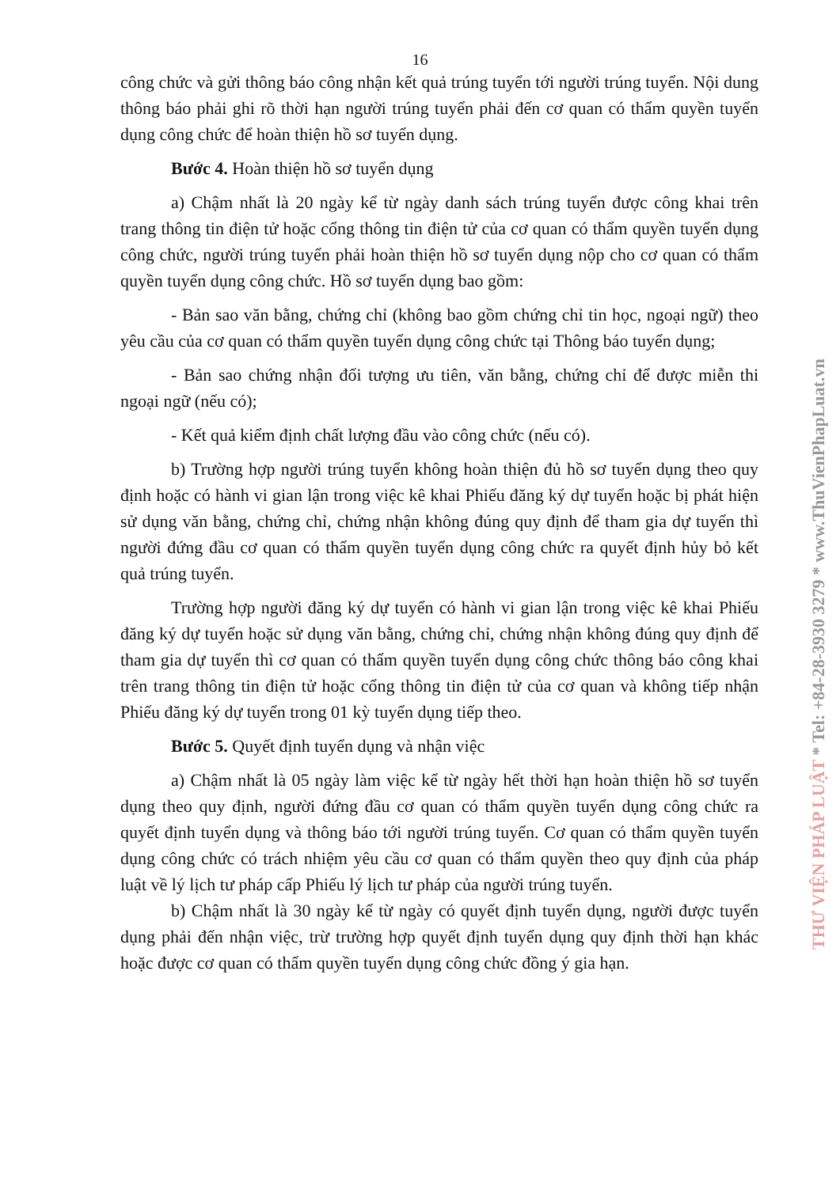16
công chức và gửi thông báo công nhận kết quả trúng tuyển tới người trúng tuyển. Nội dung thông báo phải ghi rõ thời hạn người trúng tuyển phải đến cơ quan có thẩm quyền tuyển dụng công chức để hoàn thiện hồ sơ tuyển dụng.
Bước 4. Hoàn thiện hồ sơ tuyển dụng
a) Chậm nhất là 20 ngày kể từ ngày danh sách trúng tuyển được công khai trên trang thông tin điện tử hoặc cổng thông tin điện tử của cơ quan có thẩm quyền tuyển dụng công chức, người trúng tuyển phải hoàn thiện hồ sơ tuyển dụng nộp cho cơ quan có thẩm quyền tuyển dụng công chức. Hồ sơ tuyển dụng bao gồm:
- Bản sao văn bằng, chứng chỉ (không bao gồm chứng chỉ tin học, ngoại ngữ) theo yêu cầu của cơ quan có thẩm quyền tuyển dụng công chức tại Thông báo tuyển dụng;
- Bản sao chứng nhận đối tượng ưu tiên, văn bằng, chứng chỉ để được miễn thi ngoại ngữ (nếu có);
- Kết quả kiểm định chất lượng đầu vào công chức (nếu có).
b) Trường hợp người trúng tuyển không hoàn thiện đủ hồ sơ tuyển dụng theo quy định hoặc có hành vi gian lận trong việc kê khai Phiếu đăng ký dự tuyển hoặc bị phát hiện sử dụng văn bằng, chứng chỉ, chứng nhận không đúng quy định để tham gia dự tuyển thì người đứng đầu cơ quan có thẩm quyền tuyển dụng công chức ra quyết định hủy bỏ kết quả trúng tuyển.
Trường hợp người đăng ký dự tuyển có hành vi gian lận trong việc kê khai Phiếu đăng ký dự tuyển hoặc sử dụng văn bằng, chứng chỉ, chứng nhận không đúng quy định để tham gia dự tuyển thì cơ quan có thẩm quyền tuyển dụng công chức thông báo công khai trên trang thông tin điện tử hoặc cổng thông tin điện tử của cơ quan và không tiếp nhận Phiếu đăng ký dự tuyển trong 01 kỳ tuyển dụng tiếp theo.
Bước 5. Quyết định tuyển dụng và nhận việc
a) Chậm nhất là 05 ngày làm việc kể từ ngày hết thời hạn hoàn thiện hồ sơ tuyển dụng theo quy định, người đứng đầu cơ quan có thẩm quyền tuyển dụng công chức ra quyết định tuyển dụng và thông báo tới người trúng tuyển. Cơ quan có thẩm quyền tuyển dụng công chức có trách nhiệm yêu cầu cơ quan có thẩm quyền theo quy định của pháp luật về lý lịch tư pháp cấp Phiếu lý lịch tư pháp của người trúng tuyển.
b) Chậm nhất là 30 ngày kể từ ngày có quyết định tuyển dụng, người được tuyển dụng phải đến nhận việc, trừ trường hợp quyết định tuyển dụng quy định thời hạn khác hoặc được cơ quan có thẩm quyền tuyển dụng công chức đồng ý gia hạn.
THƯ VIỆN PHÁP LUẬT * Tel: +84-28-3930 3279 * www.ThuVienPhapLuat.vn